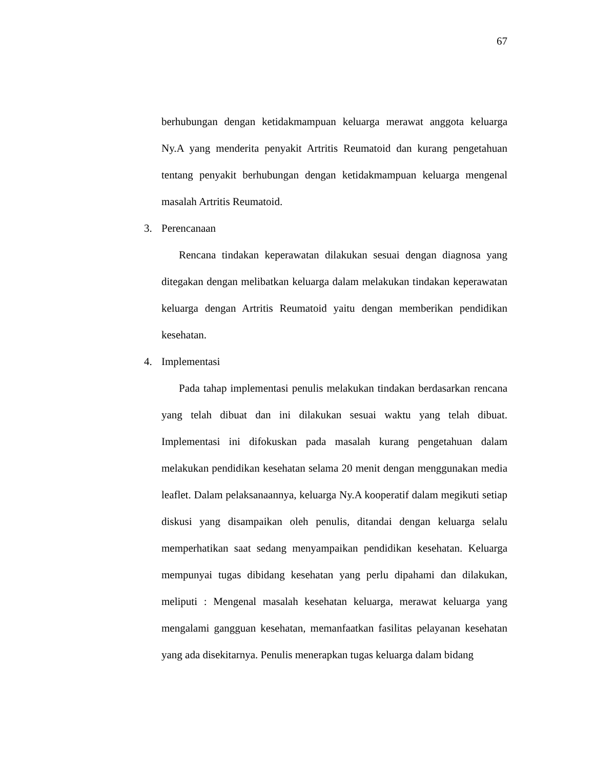67
berhubungan dengan ketidakmampuan keluarga merawat anggota keluarga Ny.A yang menderita penyakit Artritis Reumatoid dan kurang pengetahuan tentang penyakit berhubungan dengan ketidakmampuan keluarga mengenal masalah Artritis Reumatoid.
3. Perencanaan
Rencana tindakan keperawatan dilakukan sesuai dengan diagnosa yang ditegakan dengan melibatkan keluarga dalam melakukan tindakan keperawatan keluarga dengan Artritis Reumatoid yaitu dengan memberikan pendidikan kesehatan.
4. Implementasi
Pada tahap implementasi penulis melakukan tindakan berdasarkan rencana yang telah dibuat dan ini dilakukan sesuai waktu yang telah dibuat. Implementasi ini difokuskan pada masalah kurang pengetahuan dalam melakukan pendidikan kesehatan selama 20 menit dengan menggunakan media leaflet. Dalam pelaksanaannya, keluarga Ny.A kooperatif dalam megikuti setiap diskusi yang disampaikan oleh penulis, ditandai dengan keluarga selalu memperhatikan saat sedang menyampaikan pendidikan kesehatan. Keluarga mempunyai tugas dibidang kesehatan yang perlu dipahami dan dilakukan, meliputi : Mengenal masalah kesehatan keluarga, merawat keluarga yang mengalami gangguan kesehatan, memanfaatkan fasilitas pelayanan kesehatan yang ada disekitarnya. Penulis menerapkan tugas keluarga dalam bidang